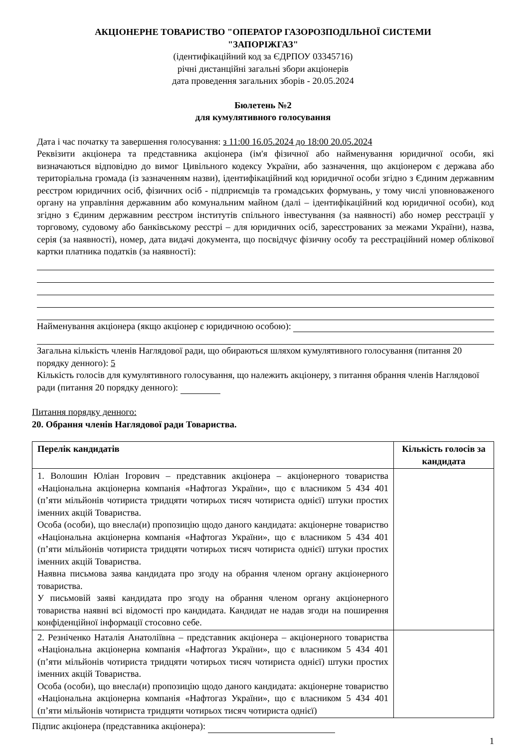АКЦІОНЕРНЕ ТОВАРИСТВО "ОПЕРАТОР ГАЗОРОЗПОДІЛЬНОЇ СИСТЕМИ
"ЗАПОРІЖГАЗ"
(ідентифікаційний код за ЄДРПОУ 03345716)
річні дистанційні загальні збори акціонерів
дата проведення загальних зборів - 20.05.2024
Бюлетень №2
для кумулятивного голосування
Дата і час початку та завершення голосування: з 11:00 16.05.2024 до 18:00 20.05.2024
Реквізити акціонера та представника акціонера (ім'я фізичної або найменування юридичної особи, які визначаються відповідно до вимог Цивільного кодексу України, або зазначення, що акціонером є держава або територіальна громада (із зазначенням назви), ідентифікаційний код юридичної особи згідно з Єдиним державним реєстром юридичних осіб, фізичних осіб - підприємців та громадських формувань, у тому числі уповноваженого органу на управління державним або комунальним майном (далі – ідентифікаційний код юридичної особи), код згідно з Єдиним державним реєстром інститутів спільного інвестування (за наявності) або номер реєстрації у торговому, судовому або банківському реєстрі – для юридичних осіб, зареєстрованих за межами України), назва, серія (за наявності), номер, дата видачі документа, що посвідчує фізичну особу та реєстраційний номер облікової картки платника податків (за наявності):
Найменування акціонера (якщо акціонер є юридичною особою):
Загальна кількість членів Наглядової ради, що обираються шляхом кумулятивного голосування (питання 20 порядку денного): 5
Кількість голосів для кумулятивного голосування, що належить акціонеру, з питання обрання членів Наглядової ради (питання 20 порядку денного):
Питання порядку денного:
20. Обрання членів Наглядової ради Товариства.
| Перелік кандидатів | Кількість голосів за кандидата |
| --- | --- |
| 1. Волошин Юліан Ігорович – представник акціонера – акціонерного товариства «Національна акціонерна компанія «Нафтогаз України», що є власником 5 434 401 (п’яти мільйонів чотириста тридцяти чотирьох тисяч чотириста однієї) штуки простих іменних акцій Товариства. Особа (особи), що внесла(и) пропозицію щодо даного кандидата: акціонерне товариство «Національна акціонерна компанія «Нафтогаз України», що є власником 5 434 401 (п’яти мільйонів чотириста тридцяти чотирьох тисяч чотириста однієї) штуки простих іменних акцій Товариства. Наявна письмова заява кандидата про згоду на обрання членом органу акціонерного товариства. У письмовій заяві кандидата про згоду на обрання членом органу акціонерного товариства наявні всі відомості про кандидата. Кандидат не надав згоди на поширення конфіденційної інформації стосовно себе. | |
| 2. Резніченко Наталія Анатоліївна – представник акціонера – акціонерного товариства «Національна акціонерна компанія «Нафтогаз України», що є власником 5 434 401 (п’яти мільйонів чотириста тридцяти чотирьох тисяч чотириста однієї) штуки простих іменних акцій Товариства. Особа (особи), що внесла(и) пропозицію щодо даного кандидата: акціонерне товариство «Національна акціонерна компанія «Нафтогаз України», що є власником 5 434 401 (п’яти мільйонів чотириста тридцяти чотирьох тисяч чотириста однієї) | |
Підпис акціонера (представника акціонера):
1